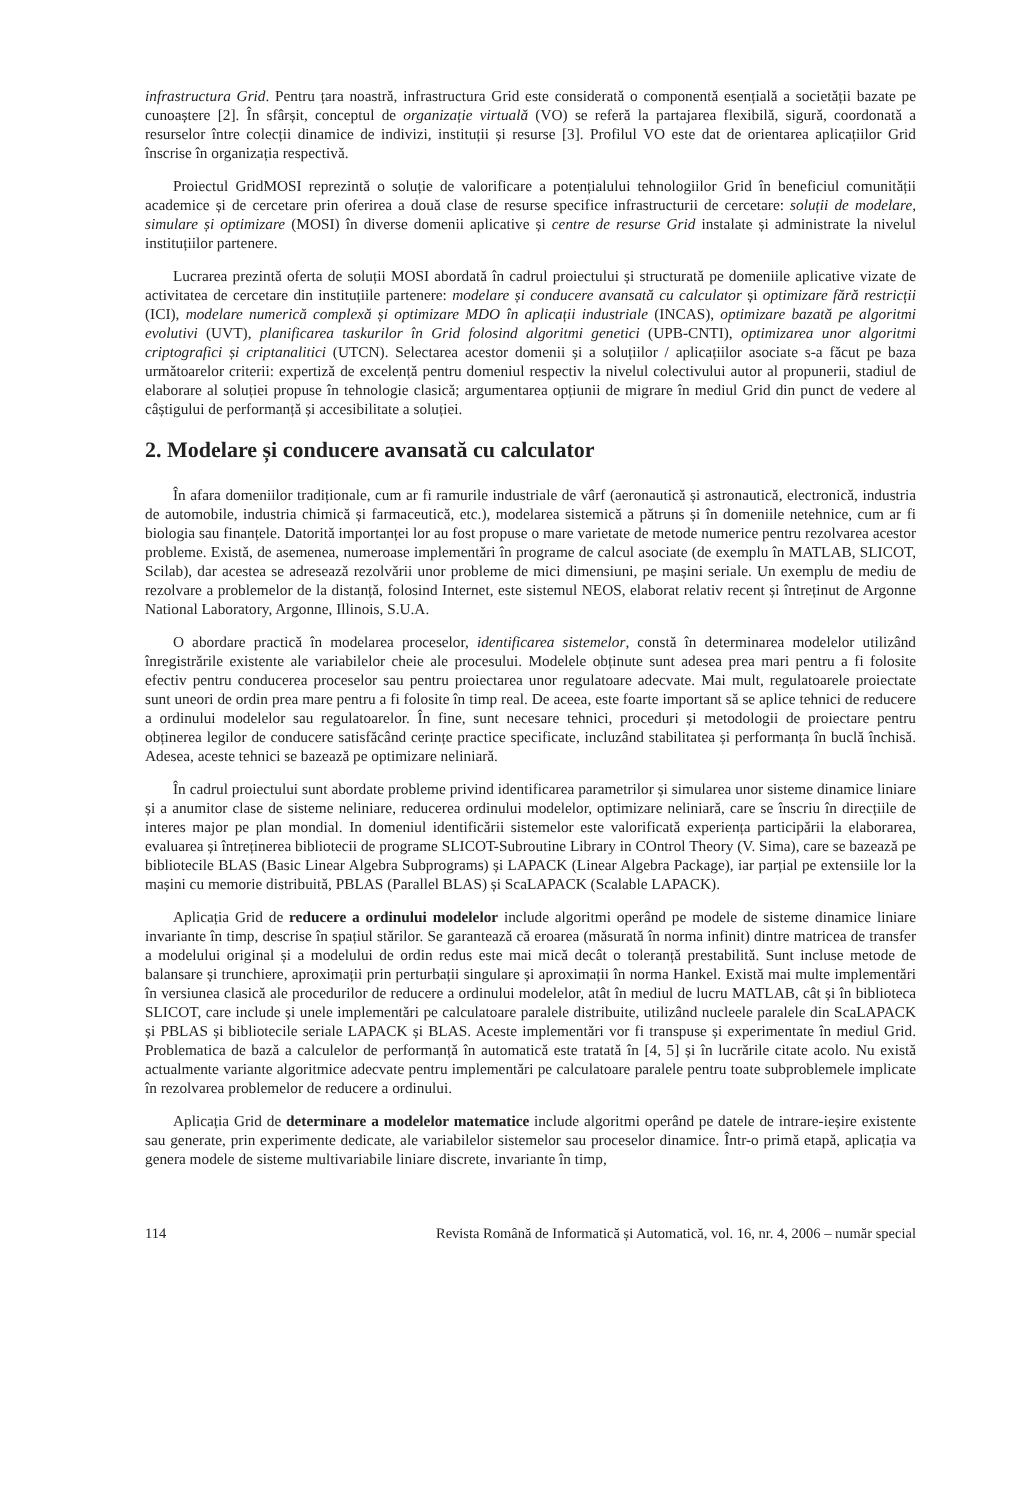infrastructura Grid. Pentru țara noastră, infrastructura Grid este considerată o componentă esențială a societății bazate pe cunoaștere [2]. În sfârșit, conceptul de organizație virtuală (VO) se referă la partajarea flexibilă, sigură, coordonată a resurselor între colecții dinamice de indivizi, instituții și resurse [3]. Profilul VO este dat de orientarea aplicațiilor Grid înscrise în organizația respectivă.
Proiectul GridMOSI reprezintă o soluție de valorificare a potențialului tehnologiilor Grid în beneficiul comunității academice și de cercetare prin oferirea a două clase de resurse specifice infrastructurii de cercetare: soluții de modelare, simulare și optimizare (MOSI) în diverse domenii aplicative și centre de resurse Grid instalate și administrate la nivelul instituțiilor partenere.
Lucrarea prezintă oferta de soluții MOSI abordată în cadrul proiectului și structurată pe domeniile aplicative vizate de activitatea de cercetare din instituțiile partenere: modelare și conducere avansată cu calculator și optimizare fără restricții (ICI), modelare numerică complexă și optimizare MDO în aplicații industriale (INCAS), optimizare bazată pe algoritmi evolutivi (UVT), planificarea taskurilor în Grid folosind algoritmi genetici (UPB-CNTI), optimizarea unor algoritmi criptografici și criptanalitici (UTCN). Selectarea acestor domenii și a soluțiilor / aplicațiilor asociate s-a făcut pe baza următoarelor criterii: expertiză de excelență pentru domeniul respectiv la nivelul colectivului autor al propunerii, stadiul de elaborare al soluției propuse în tehnologie clasică; argumentarea opțiunii de migrare în mediul Grid din punct de vedere al câștigului de performanță și accesibilitate a soluției.
2. Modelare și conducere avansată cu calculator
În afara domeniilor tradiționale, cum ar fi ramurile industriale de vârf (aeronautică și astronautică, electronică, industria de automobile, industria chimică și farmaceutică, etc.), modelarea sistemică a pătruns și în domeniile netehnice, cum ar fi biologia sau finanțele. Datorită importanței lor au fost propuse o mare varietate de metode numerice pentru rezolvarea acestor probleme. Există, de asemenea, numeroase implementări în programe de calcul asociate (de exemplu în MATLAB, SLICOT, Scilab), dar acestea se adresează rezolvării unor probleme de mici dimensiuni, pe mașini seriale. Un exemplu de mediu de rezolvare a problemelor de la distanță, folosind Internet, este sistemul NEOS, elaborat relativ recent și întreținut de Argonne National Laboratory, Argonne, Illinois, S.U.A.
O abordare practică în modelarea proceselor, identificarea sistemelor, constă în determinarea modelelor utilizând înregistrările existente ale variabilelor cheie ale procesului. Modelele obținute sunt adesea prea mari pentru a fi folosite efectiv pentru conducerea proceselor sau pentru proiectarea unor regulatoare adecvate. Mai mult, regulatoarele proiectate sunt uneori de ordin prea mare pentru a fi folosite în timp real. De aceea, este foarte important să se aplice tehnici de reducere a ordinului modelelor sau regulatoarelor. În fine, sunt necesare tehnici, proceduri și metodologii de proiectare pentru obținerea legilor de conducere satisfăcând cerințe practice specificate, incluzând stabilitatea și performanța în buclă închisă. Adesea, aceste tehnici se bazează pe optimizare neliniară.
În cadrul proiectului sunt abordate probleme privind identificarea parametrilor și simularea unor sisteme dinamice liniare și a anumitor clase de sisteme neliniare, reducerea ordinului modelelor, optimizare neliniară, care se înscriu în direcțiile de interes major pe plan mondial. In domeniul identificării sistemelor este valorificată experiența participării la elaborarea, evaluarea și întreținerea bibliotecii de programe SLICOT-Subroutine Library in COntrol Theory (V. Sima), care se bazează pe bibliotecile BLAS (Basic Linear Algebra Subprograms) și LAPACK (Linear Algebra Package), iar parțial pe extensiile lor la mașini cu memorie distribuită, PBLAS (Parallel BLAS) și ScaLAPACK (Scalable LAPACK).
Aplicația Grid de reducere a ordinului modelelor include algoritmi operând pe modele de sisteme dinamice liniare invariante în timp, descrise în spațiul stărilor. Se garantează că eroarea (măsurată în norma infinit) dintre matricea de transfer a modelului original și a modelului de ordin redus este mai mică decât o toleranță prestabilită. Sunt incluse metode de balansare și trunchiere, aproximații prin perturbații singulare și aproximații în norma Hankel. Există mai multe implementări în versiunea clasică ale procedurilor de reducere a ordinului modelelor, atât în mediul de lucru MATLAB, cât și în biblioteca SLICOT, care include și unele implementări pe calculatoare paralele distribuite, utilizând nucleele paralele din ScaLAPACK și PBLAS și bibliotecile seriale LAPACK și BLAS. Aceste implementări vor fi transpuse și experimentate în mediul Grid. Problematica de bază a calculelor de performanță în automatică este tratată în [4, 5] și în lucrările citate acolo. Nu există actualmente variante algoritmice adecvate pentru implementări pe calculatoare paralele pentru toate subproblemele implicate în rezolvarea problemelor de reducere a ordinului.
Aplicația Grid de determinare a modelelor matematice include algoritmi operând pe datele de intrare-ieșire existente sau generate, prin experimente dedicate, ale variabilelor sistemelor sau proceselor dinamice. Într-o primă etapă, aplicația va genera modele de sisteme multivariabile liniare discrete, invariante în timp,
114 Revista Română de Informatică și Automatică, vol. 16, nr. 4, 2006 – număr special